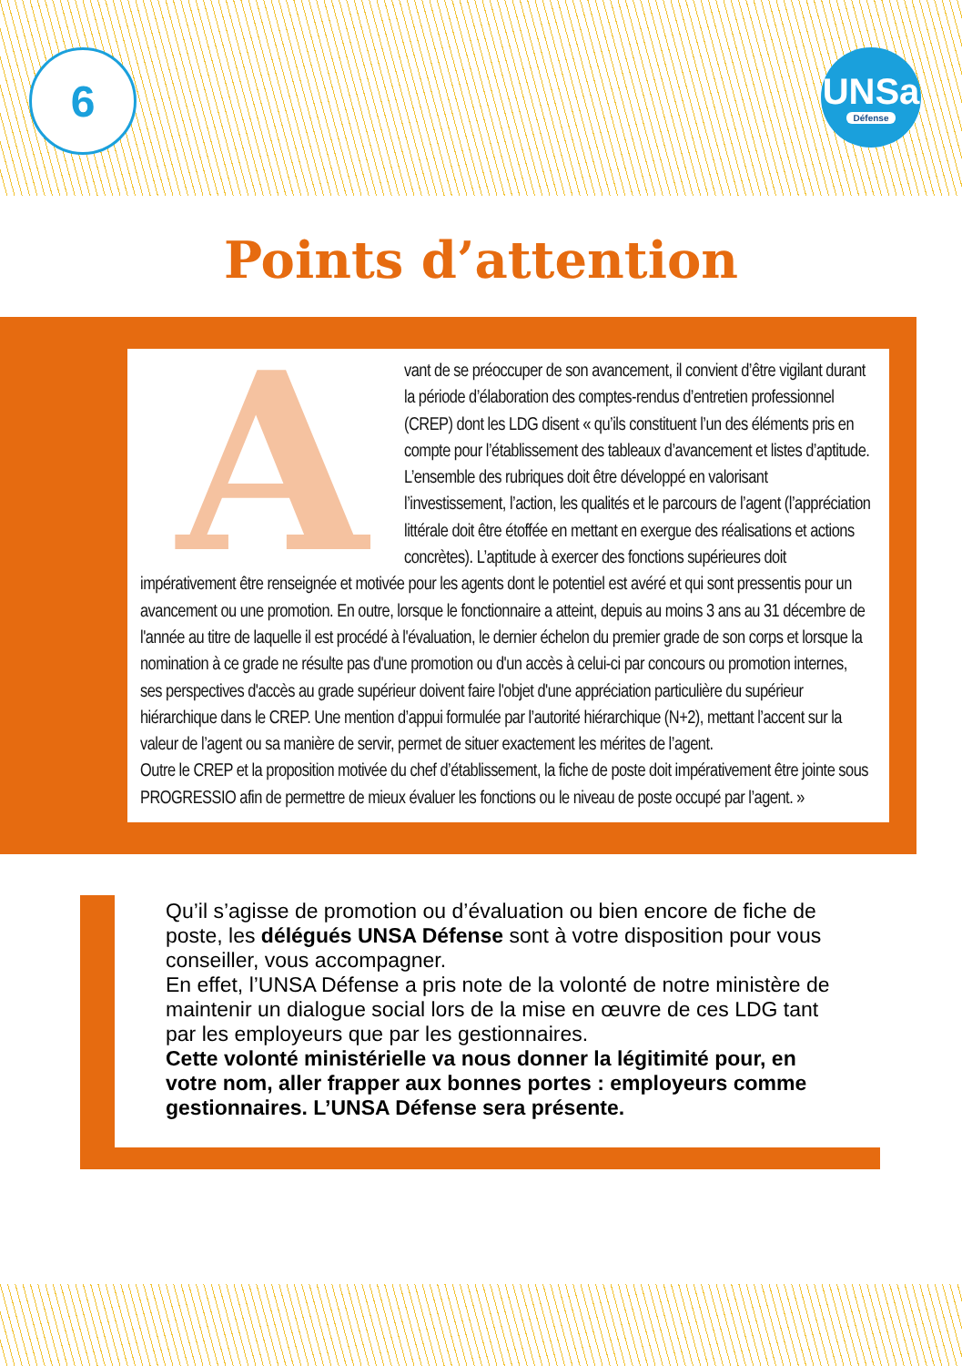6
UNSa
Défense
Points d’attention
A
vant de se préoccuper de son avancement, il convient d’être vigilant durant la période d’élaboration des comptes-rendus d’entretien professionnel (CREP) dont les LDG disent « qu’ils constituent l’un des éléments pris en compte pour l’établissement des tableaux d’avancement et listes d’aptitude. L’ensemble des rubriques doit être développé en valorisant l’investissement, l’action, les qualités et le parcours de l’agent (l’appréciation littérale doit être étoffée en mettant en exergue des réalisations et actions concrètes). L’aptitude à exercer des fonctions supérieures doit impérativement être renseignée et motivée pour les agents dont le potentiel est avéré et qui sont pressentis pour un avancement ou une promotion. En outre, lorsque le fonctionnaire a atteint, depuis au moins 3 ans au 31 décembre de l'année au titre de laquelle il est procédé à l'évaluation, le dernier échelon du premier grade de son corps et lorsque la nomination à ce grade ne résulte pas d'une promotion ou d'un accès à celui-ci par concours ou promotion internes, ses perspectives d'accès au grade supérieur doivent faire l'objet d'une appréciation particulière du supérieur hiérarchique dans le CREP. Une mention d’appui formulée par l’autorité hiérarchique (N+2), mettant l’accent sur la valeur de l’agent ou sa manière de servir, permet de situer exactement les mérites de l’agent.
Outre le CREP et la proposition motivée du chef d’établissement, la fiche de poste doit impérativement être jointe sous PROGRESSIO afin de permettre de mieux évaluer les fonctions ou le niveau de poste occupé par l’agent. »
Qu’il s’agisse de promotion ou d’évaluation ou bien encore de fiche de poste, les délégués UNSA Défense sont à votre disposition pour vous conseiller, vous accompagner.
En effet, l’UNSA Défense a pris note de la volonté de notre ministère de maintenir un dialogue social lors de la mise en œuvre de ces LDG tant par les employeurs que par les gestionnaires.
Cette volonté ministérielle va nous donner la légitimité pour, en votre nom, aller frapper aux bonnes portes : employeurs comme gestionnaires. L’UNSA Défense sera présente.